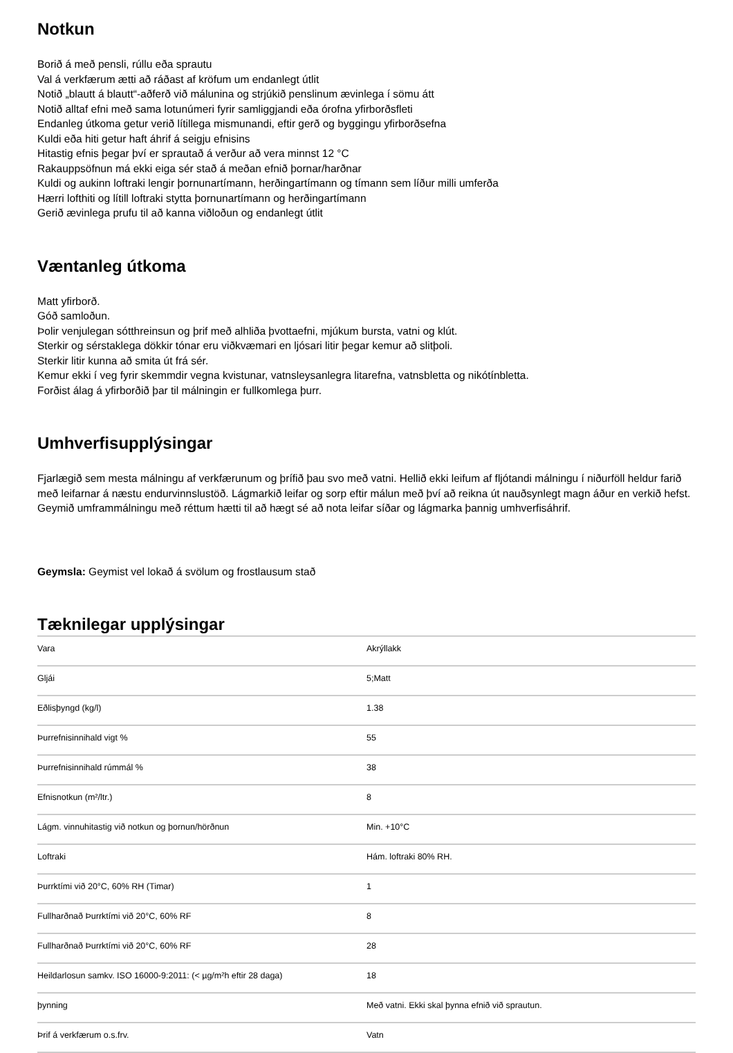Notkun
Borið á með pensli, rúllu eða sprautu
Val á verkfærum ætti að ráðast af kröfum um endanlegt útlit
Notið „blautt á blautt“-aðferð við málunina og strjúkið penslinum ævinlega í sömu átt
Notið alltaf efni með sama lotunúmeri fyrir samliggjandi eða órofna yfirborðsfleti
Endanleg útkoma getur verið lítillega mismunandi, eftir gerð og byggingu yfirborðsefna
Kuldi eða hiti getur haft áhrif á seigju efnisins
Hitastig efnis þegar því er sprautað á verður að vera minnst 12 °C
Rakauppsöfnun má ekki eiga sér stað á meðan efnið þornar/harðnar
Kuldi og aukinn loftraki lengir þornunartímann, herðingartímann og tímann sem líður milli umferða
Hærri lofthiti og lítill loftraki stytta þornunartímann og herðingartímann
Gerið ævinlega prufu til að kanna viðloðun og endanlegt útlit
Væntanleg útkoma
Matt yfirborð.
Góð samloðun.
Þolir venjulegan sótthreinsun og þrif með alhliða þvottaefni, mjúkum bursta, vatni og klút.
Sterkir og sérstaklega dökkir tónar eru viðkvæmari en ljósari litir þegar kemur að slitþoli.
Sterkir litir kunna að smita út frá sér.
Kemur ekki í veg fyrir skemmdir vegna kvistunar, vatnsleysanlegra litarefna, vatnsbletta og nikótínbletta.
Forðist álag á yfirborðið þar til málningin er fullkomlega þurr.
Umhverfisupplýsingar
Fjarlægið sem mesta málningu af verkfærunum og þrífið þau svo með vatni. Hellið ekki leifum af fljótandi málningu í niðurföll heldur farið með leifarnar á næstu endurvinnslustöð. Lágmarkið leifar og sorp eftir málun með því að reikna út nauðsynlegt magn áður en verkið hefst. Geymið umframmálningu með réttum hætti til að hægt sé að nota leifar síðar og lágmarka þannig umhverfisáhrif.
Geymsla: Geymist vel lokað á svölum og frostlausum stað
Tæknilegar upplýsingar
| Vara | Akrýllakk |
| Gljái | 5;Matt |
| Eðlisþyngd (kg/l) | 1.38 |
| Þurrefnisinnihald vigt % | 55 |
| Þurrefnisinnihald rúmmál % | 38 |
| Efnisnotkun (m²/ltr.) | 8 |
| Lágm. vinnuhitastig við notkun og þornun/hörðnun | Min. +10°C |
| Loftraki | Hám. loftraki 80% RH. |
| Þurrktími við 20°C, 60% RH (Timar) | 1 |
| Fullharðnað Þurrktími við 20°C, 60% RF | 8 |
| Fullharðnað Þurrktími við 20°C, 60% RF | 28 |
| Heildarlosun samkv. ISO 16000-9:2011: (< µg/m²h eftir 28 daga) | 18 |
| þynning | Með vatni. Ekki skal þynna efnið við sprautun. |
| Þrif á verkfærum o.s.frv. | Vatn |